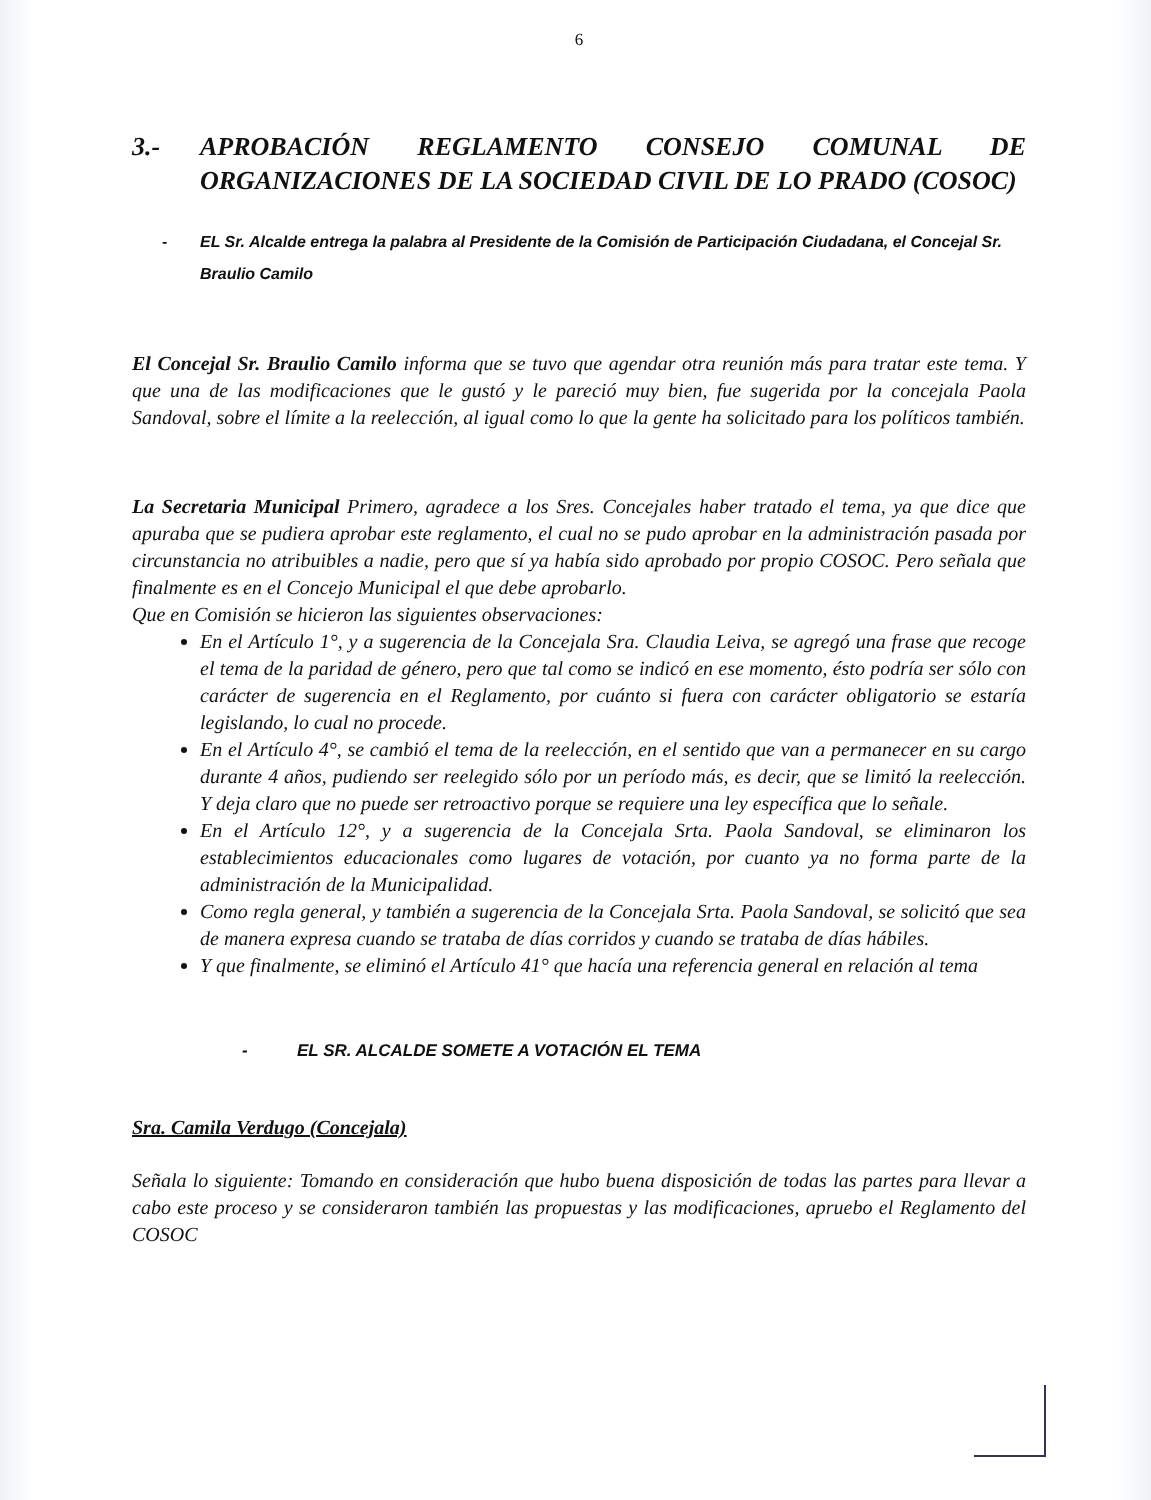6
3.- APROBACIÓN REGLAMENTO CONSEJO COMUNAL DE ORGANIZACIONES DE LA SOCIEDAD CIVIL DE LO PRADO (COSOC)
- EL Sr. Alcalde entrega la palabra al Presidente de la Comisión de Participación Ciudadana, el Concejal Sr. Braulio Camilo
El Concejal Sr. Braulio Camilo informa que se tuvo que agendar otra reunión más para tratar este tema. Y que una de las modificaciones que le gustó y le pareció muy bien, fue sugerida por la concejala Paola Sandoval, sobre el límite a la reelección, al igual como lo que la gente ha solicitado para los políticos también.
La Secretaria Municipal Primero, agradece a los Sres. Concejales haber tratado el tema, ya que dice que apuraba que se pudiera aprobar este reglamento, el cual no se pudo aprobar en la administración pasada por circunstancia no atribuibles a nadie, pero que sí ya había sido aprobado por propio COSOC. Pero señala que finalmente es en el Concejo Municipal el que debe aprobarlo.
Que en Comisión se hicieron las siguientes observaciones:
En el Artículo 1°, y a sugerencia de la Concejala Sra. Claudia Leiva, se agregó una frase que recoge el tema de la paridad de género, pero que tal como se indicó en ese momento, ésto podría ser sólo con carácter de sugerencia en el Reglamento, por cuánto si fuera con carácter obligatorio se estaría legislando, lo cual no procede.
En el Artículo 4°, se cambió el tema de la reelección, en el sentido que van a permanecer en su cargo durante 4 años, pudiendo ser reelegido sólo por un período más, es decir, que se limitó la reelección. Y deja claro que no puede ser retroactivo porque se requiere una ley específica que lo señale.
En el Artículo 12°, y a sugerencia de la Concejala Srta. Paola Sandoval, se eliminaron los establecimientos educacionales como lugares de votación, por cuanto ya no forma parte de la administración de la Municipalidad.
Como regla general, y también a sugerencia de la Concejala Srta. Paola Sandoval, se solicitó que sea de manera expresa cuando se trataba de días corridos y cuando se trataba de días hábiles.
Y que finalmente, se eliminó el Artículo 41° que hacía una referencia general en relación al tema
- EL SR. ALCALDE SOMETE A VOTACIÓN EL TEMA
Sra. Camila Verdugo (Concejala)
Señala lo siguiente: Tomando en consideración que hubo buena disposición de todas las partes para llevar a cabo este proceso y se consideraron también las propuestas y las modificaciones, apruebo el Reglamento del COSOC